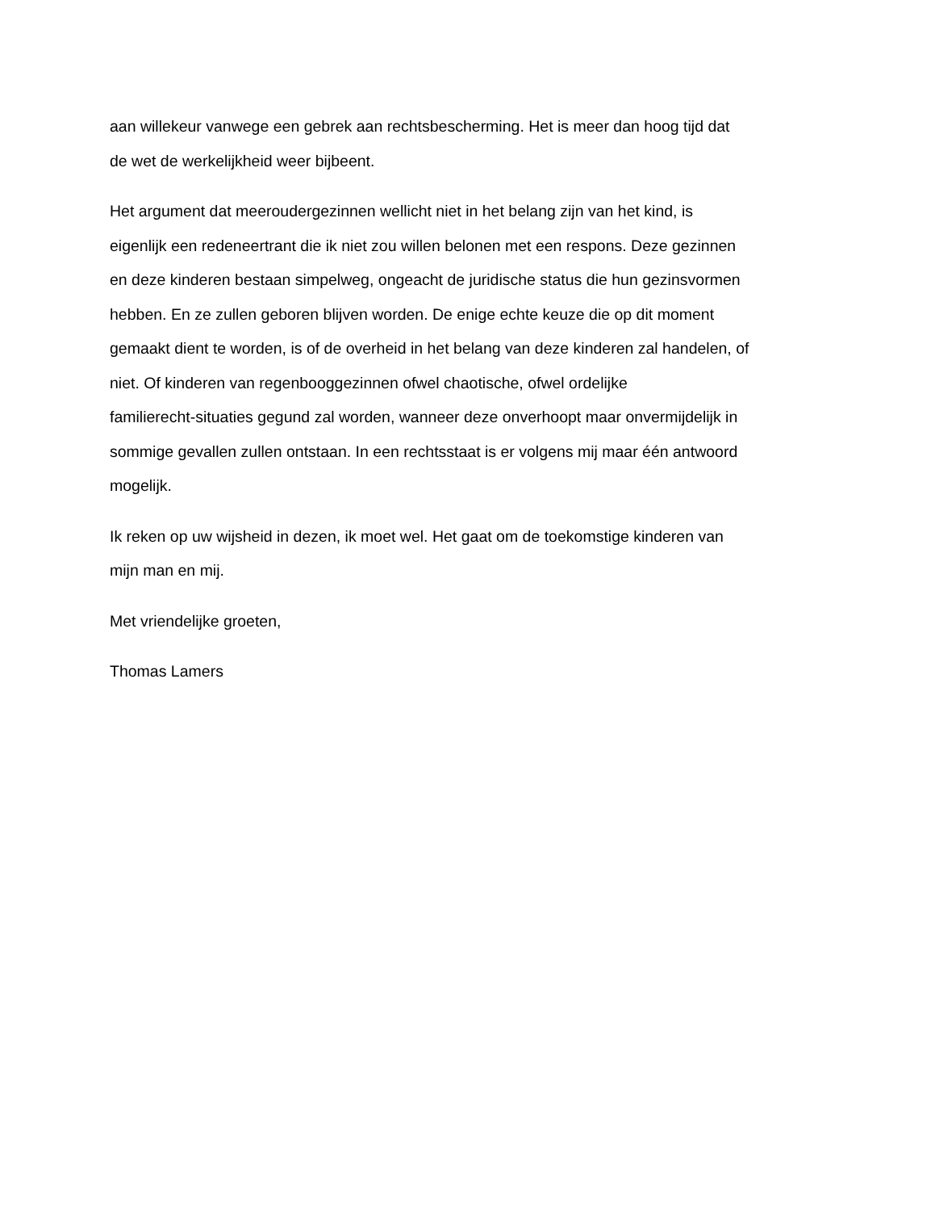aan willekeur vanwege een gebrek aan rechtsbescherming. Het is meer dan hoog tijd dat
de wet de werkelijkheid weer bijbeent.
Het argument dat meeroudergezinnen wellicht niet in het belang zijn van het kind, is
eigenlijk een redeneertrant die ik niet zou willen belonen met een respons. Deze gezinnen
en deze kinderen bestaan simpelweg, ongeacht de juridische status die hun gezinsvormen
hebben. En ze zullen geboren blijven worden. De enige echte keuze die op dit moment
gemaakt dient te worden, is of de overheid in het belang van deze kinderen zal handelen, of
niet. Of kinderen van regenbooggezinnen ofwel chaotische, ofwel ordelijke
familierecht-situaties gegund zal worden, wanneer deze onverhoopt maar onvermijdelijk in
sommige gevallen zullen ontstaan. In een rechtsstaat is er volgens mij maar één antwoord
mogelijk.
Ik reken op uw wijsheid in dezen, ik moet wel. Het gaat om de toekomstige kinderen van
mijn man en mij.
Met vriendelijke groeten,
Thomas Lamers